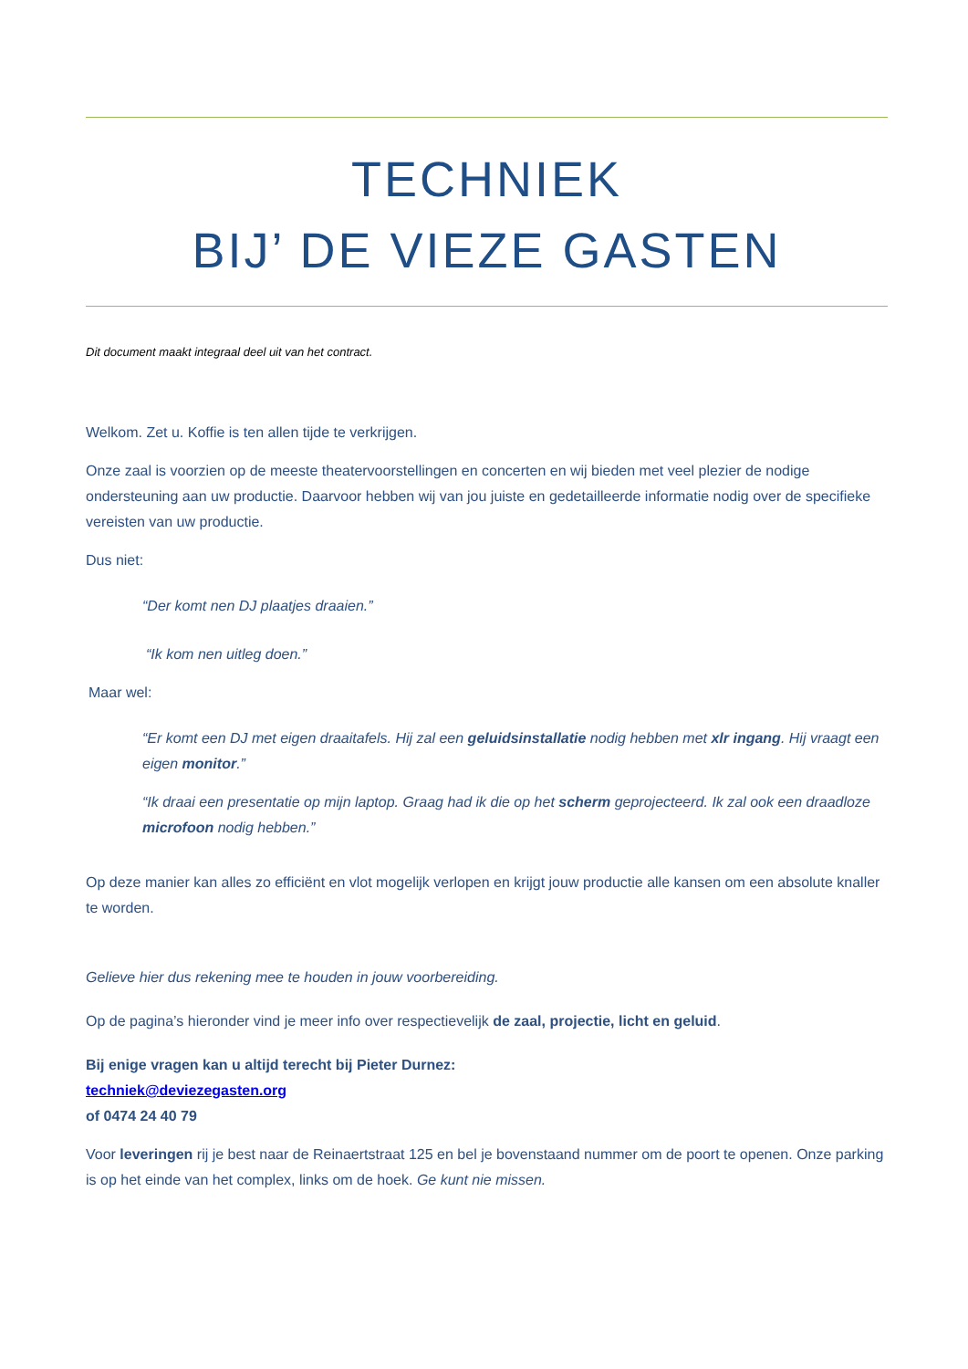TECHNIEK
BIJ’ DE VIEZE GASTEN
Dit document maakt integraal deel uit van het contract.
Welkom. Zet u. Koffie is ten allen tijde te verkrijgen.
Onze zaal is voorzien op de meeste theatervoorstellingen en concerten en wij bieden met veel plezier de nodige ondersteuning aan uw productie. Daarvoor hebben wij van jou juiste en gedetailleerde informatie nodig over de specifieke vereisten van uw productie.
Dus niet:
“Der komt nen DJ plaatjes draaien.”
“Ik kom nen uitleg doen.”
Maar wel:
“Er komt een DJ met eigen draaitafels. Hij zal een geluidsinstallatie nodig hebben met xlr ingang. Hij vraagt een eigen monitor.”
“Ik draai een presentatie op mijn laptop. Graag had ik die op het scherm geprojecteerd. Ik zal ook een draadloze microfoon nodig hebben.”
Op deze manier kan alles zo efficiënt en vlot mogelijk verlopen en krijgt jouw productie alle kansen om een absolute knaller te worden.
Gelieve hier dus rekening mee te houden in jouw voorbereiding.
Op de pagina’s hieronder vind je meer info over respectievelijk de zaal, projectie, licht en geluid.
Bij enige vragen kan u altijd terecht bij Pieter Durnez:
techniek@deviezegasten.org
of 0474 24 40 79
Voor leveringen rij je best naar de Reinaertstraat 125 en bel je bovenstaand nummer om de poort te openen. Onze parking is op het einde van het complex, links om de hoek. Ge kunt nie missen.